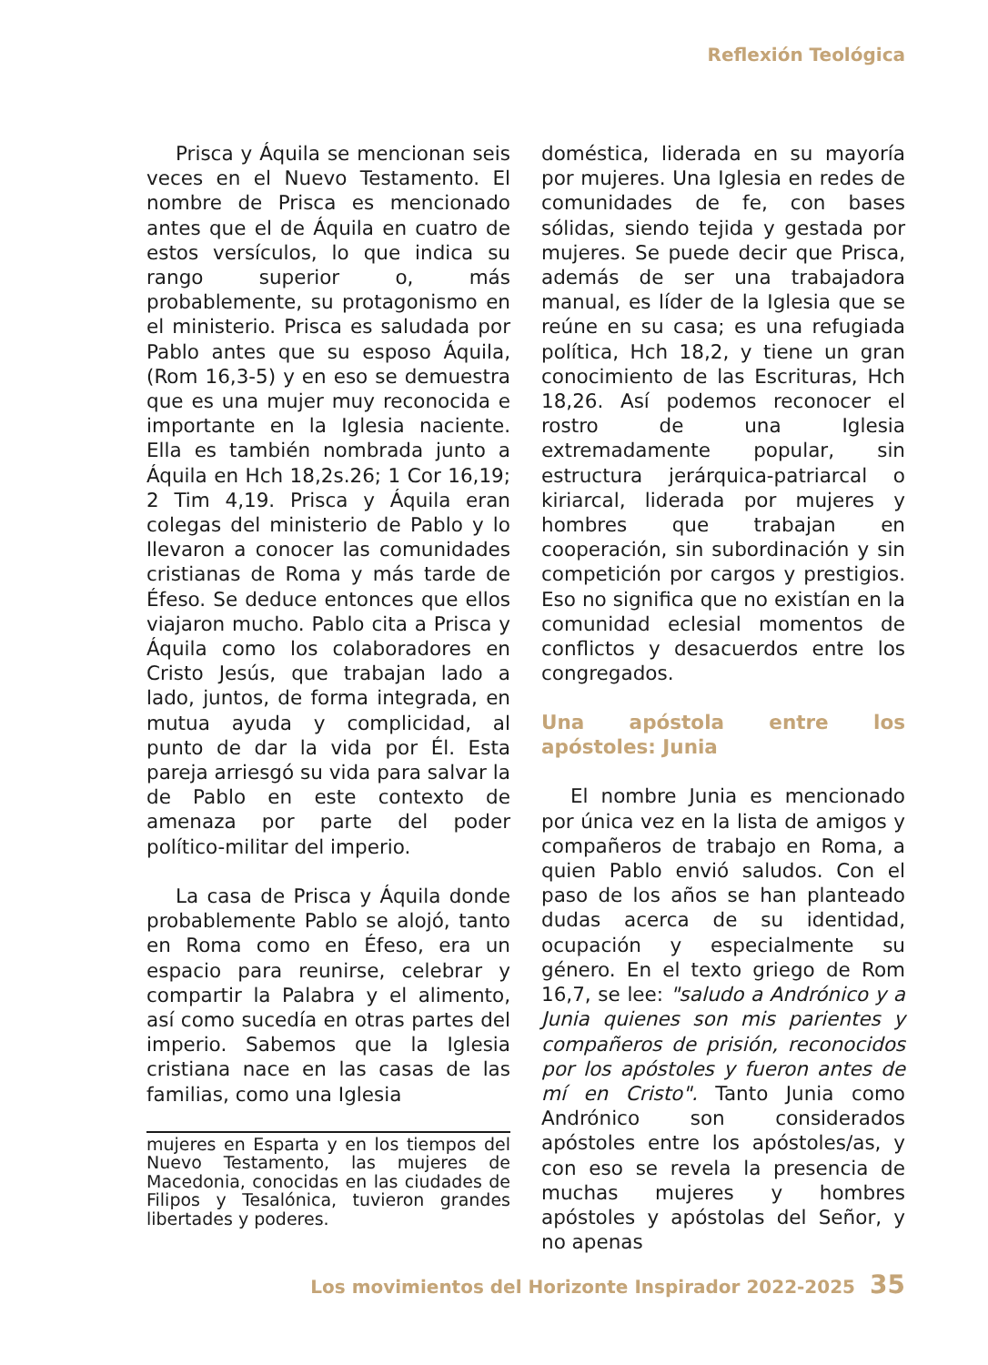Reflexión Teológica
Prisca y Áquila se mencionan seis veces en el Nuevo Testamento. El nombre de Prisca es mencionado antes que el de Áquila en cuatro de estos versículos, lo que indica su rango superior o, más probablemente, su protagonismo en el ministerio. Prisca es saludada por Pablo antes que su esposo Áquila, (Rom 16,3-5) y en eso se demuestra que es una mujer muy reconocida e importante en la Iglesia naciente. Ella es también nombrada junto a Áquila en Hch 18,2s.26; 1 Cor 16,19; 2 Tim 4,19. Prisca y Áquila eran colegas del ministerio de Pablo y lo llevaron a conocer las comunidades cristianas de Roma y más tarde de Éfeso. Se deduce entonces que ellos viajaron mucho. Pablo cita a Prisca y Áquila como los colaboradores en Cristo Jesús, que trabajan lado a lado, juntos, de forma integrada, en mutua ayuda y complicidad, al punto de dar la vida por Él. Esta pareja arriesgó su vida para salvar la de Pablo en este contexto de amenaza por parte del poder político-militar del imperio.
La casa de Prisca y Áquila donde probablemente Pablo se alojó, tanto en Roma como en Éfeso, era un espacio para reunirse, celebrar y compartir la Palabra y el alimento, así como sucedía en otras partes del imperio. Sabemos que la Iglesia cristiana nace en las casas de las familias, como una Iglesia
mujeres en Esparta y en los tiempos del Nuevo Testamento, las mujeres de Macedonia, conocidas en las ciudades de Filipos y Tesalónica, tuvieron grandes libertades y poderes.
doméstica, liderada en su mayoría por mujeres. Una Iglesia en redes de comunidades de fe, con bases sólidas, siendo tejida y gestada por mujeres. Se puede decir que Prisca, además de ser una trabajadora manual, es líder de la Iglesia que se reúne en su casa; es una refugiada política, Hch 18,2, y tiene un gran conocimiento de las Escrituras, Hch 18,26. Así podemos reconocer el rostro de una Iglesia extremadamente popular, sin estructura jerárquica-patriarcal o kiriarcal, liderada por mujeres y hombres que trabajan en cooperación, sin subordinación y sin competición por cargos y prestigios. Eso no significa que no existían en la comunidad eclesial momentos de conflictos y desacuerdos entre los congregados.
Una apóstola entre los apóstoles: Junia
El nombre Junia es mencionado por única vez en la lista de amigos y compañeros de trabajo en Roma, a quien Pablo envió saludos. Con el paso de los años se han planteado dudas acerca de su identidad, ocupación y especialmente su género. En el texto griego de Rom 16,7, se lee: "saludo a Andrónico y a Junia quienes son mis parientes y compañeros de prisión, reconocidos por los apóstoles y fueron antes de mí en Cristo". Tanto Junia como Andrónico son considerados apóstoles entre los apóstoles/as, y con eso se revela la presencia de muchas mujeres y hombres apóstoles y apóstolas del Señor, y no apenas
Los movimientos del Horizonte Inspirador 2022-2025 35